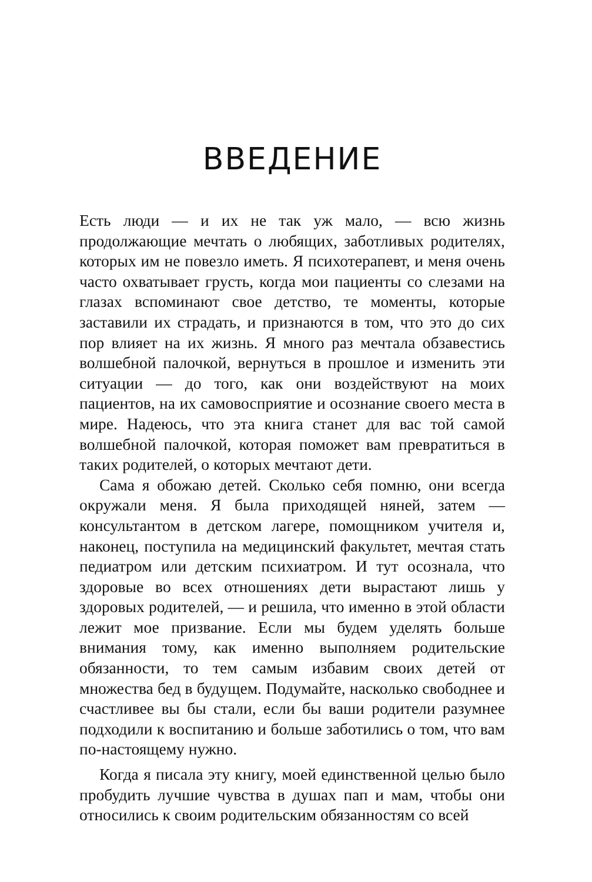ВВЕДЕНИЕ
Есть люди — и их не так уж мало, — всю жизнь продолжающие мечтать о любящих, заботливых родителях, которых им не повезло иметь. Я психотерапевт, и меня очень часто охватывает грусть, когда мои пациенты со слезами на глазах вспоминают свое детство, те моменты, которые заставили их страдать, и признаются в том, что это до сих пор влияет на их жизнь. Я много раз мечтала обзавестись волшебной палочкой, вернуться в прошлое и изменить эти ситуации — до того, как они воздействуют на моих пациентов, на их самовосприятие и осознание своего места в мире. Надеюсь, что эта книга станет для вас той самой волшебной палочкой, которая поможет вам превратиться в таких родителей, о которых мечтают дети.
Сама я обожаю детей. Сколько себя помню, они всегда окружали меня. Я была приходящей няней, затем — консультантом в детском лагере, помощником учителя и, наконец, поступила на медицинский факультет, мечтая стать педиатром или детским психиатром. И тут осознала, что здоровые во всех отношениях дети вырастают лишь у здоровых родителей, — и решила, что именно в этой области лежит мое призвание. Если мы будем уделять больше внимания тому, как именно выполняем родительские обязанности, то тем самым избавим своих детей от множества бед в будущем. Подумайте, насколько свободнее и счастливее вы бы стали, если бы ваши родители разумнее подходили к воспитанию и больше заботились о том, что вам по-настоящему нужно.
Когда я писала эту книгу, моей единственной целью было пробудить лучшие чувства в душах пап и мам, чтобы они относились к своим родительским обязанностям со всей